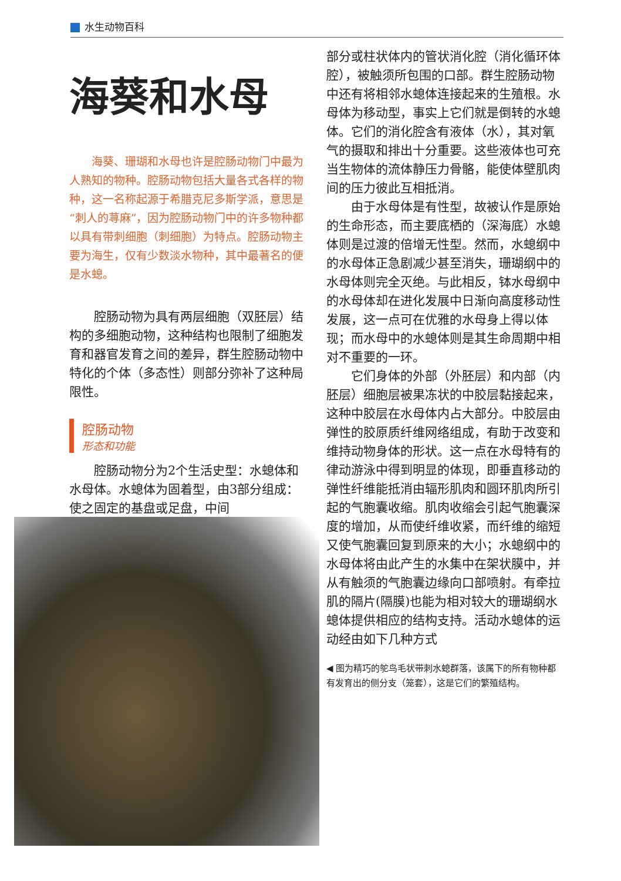水生动物百科
海葵和水母
海葵、珊瑚和水母也许是腔肠动物门中最为人熟知的物种。腔肠动物包括大量各式各样的物种，这一名称起源于希腊克尼多斯学派，意思是“刺人的荨麻”，因为腔肠动物门中的许多物种都以具有带刺细胞（刺细胞）为特点。腔肠动物主要为海生，仅有少数淡水物种，其中最著名的便是水螅。
腔肠动物为具有两层细胞（双胚层）结构的多细胞动物，这种结构也限制了细胞发育和器官发育之间的差异，群生腔肠动物中特化的个体（多态性）则部分弥补了这种局限性。
腔肠动物
形态和功能
腔肠动物分为2个生活史型：水螅体和水母体。水螅体为固着型，由3部分组成：使之固定的基盘或足盘，中间
部分或柱状体内的管状消化腔（消化循环体腔），被触须所包围的口部。群生腔肠动物中还有将相邻水螅体连接起来的生殖根。水母体为移动型，事实上它们就是倒转的水螅体。它们的消化腔含有液体（水），其对氧气的摄取和排出十分重要。这些液体也可充当生物体的流体静压力骨骼，能使体壁肌肉间的压力彼此互相抵消。
由于水母体是有性型，故被认作是原始的生命形态，而主要底栖的（深海底）水螅体则是过渡的倍增无性型。然而，水螅纲中的水母体正急剧减少甚至消失，珊瑚纲中的水母体则完全灭绝。与此相反，钵水母纲中的水母体却在进化发展中日渐向高度移动性发展，这一点可在优雅的水母身上得以体现；而水母中的水螅体则是其生命周期中相对不重要的一环。
它们身体的外部（外胚层）和内部（内胚层）细胞层被果冻状的中胶层黏接起来，这种中胶层在水母体内占大部分。中胶层由弹性的胶原质纤维网络组成，有助于改变和维持动物身体的形状。这一点在水母特有的律动游泳中得到明显的体现，即垂直移动的弹性纤维能抵消由辐形肌肉和圆环肌肉所引起的气胞囊收缩。肌肉收缩会引起气胞囊深度的增加，从而使纤维收紧，而纤维的缩短又使气胞囊回复到原来的大小；水螅纲中的水母体将由此产生的水集中在架状膜中，并从有触须的气胞囊边缘向口部喷射。有牵拉肌的隔片(隔膜)也能为相对较大的珊瑚纲水螅体提供相应的结构支持。活动水螅体的运动经由如下几种方式
◀ 图为精巧的鸵鸟毛状带刺水螅群落，该属下的所有物种都有发育出的侧分支（笼套），这是它们的繁殖结构。